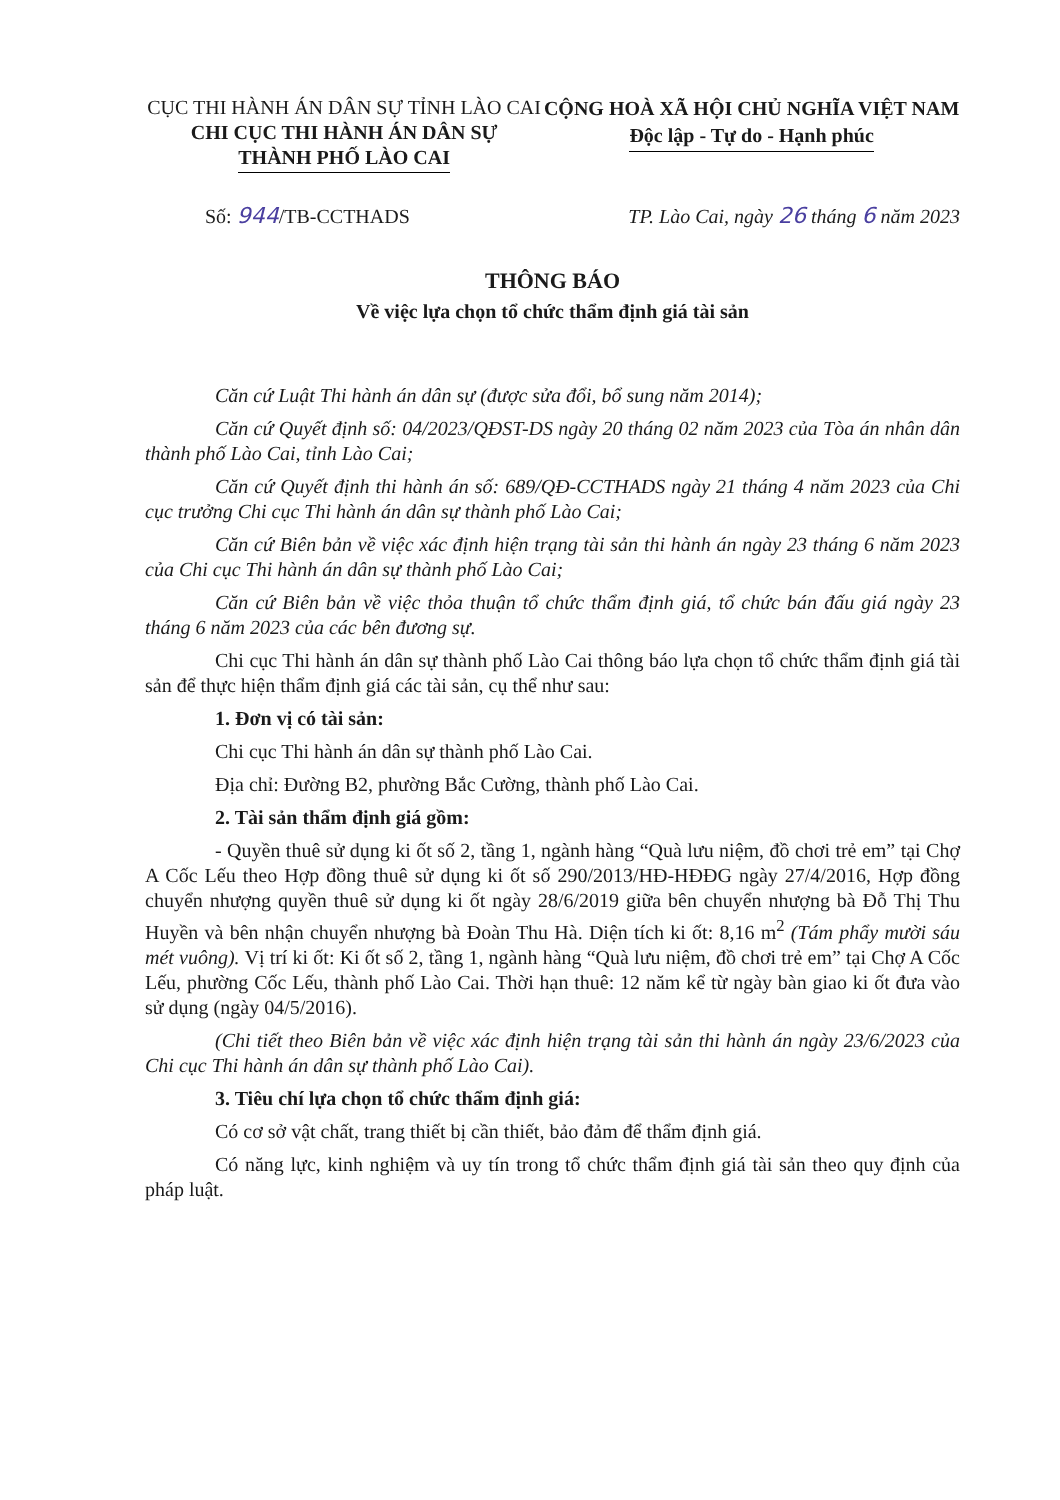CỤC THI HÀNH ÁN DÂN SỰ TỈNH LÀO CAI
CHI CỤC THI HÀNH ÁN DÂN SỰ
THÀNH PHỐ LÀO CAI
CỘNG HOÀ XÃ HỘI CHỦ NGHĨA VIỆT NAM
Độc lập - Tự do - Hạnh phúc
Số: 944/TB-CCTHADS TP. Lào Cai, ngày 26 tháng 6 năm 2023
THÔNG BÁO
Về việc lựa chọn tổ chức thẩm định giá tài sản
Căn cứ Luật Thi hành án dân sự (được sửa đổi, bổ sung năm 2014);
Căn cứ Quyết định số: 04/2023/QĐST-DS ngày 20 tháng 02 năm 2023 của Tòa án nhân dân thành phố Lào Cai, tỉnh Lào Cai;
Căn cứ Quyết định thi hành án số: 689/QĐ-CCTHADS ngày 21 tháng 4 năm 2023 của Chi cục trưởng Chi cục Thi hành án dân sự thành phố Lào Cai;
Căn cứ Biên bản về việc xác định hiện trạng tài sản thi hành án ngày 23 tháng 6 năm 2023 của Chi cục Thi hành án dân sự thành phố Lào Cai;
Căn cứ Biên bản về việc thỏa thuận tổ chức thẩm định giá, tổ chức bán đấu giá ngày 23 tháng 6 năm 2023 của các bên đương sự.
Chi cục Thi hành án dân sự thành phố Lào Cai thông báo lựa chọn tổ chức thẩm định giá tài sản để thực hiện thẩm định giá các tài sản, cụ thể như sau:
1. Đơn vị có tài sản:
Chi cục Thi hành án dân sự thành phố Lào Cai.
Địa chỉ: Đường B2, phường Bắc Cường, thành phố Lào Cai.
2. Tài sản thẩm định giá gồm:
- Quyền thuê sử dụng ki ốt số 2, tầng 1, ngành hàng “Quà lưu niệm, đồ chơi trẻ em” tại Chợ A Cốc Lếu theo Hợp đồng thuê sử dụng ki ốt số 290/2013/HĐ-HĐĐG ngày 27/4/2016, Hợp đồng chuyển nhượng quyền thuê sử dụng ki ốt ngày 28/6/2019 giữa bên chuyển nhượng bà Đỗ Thị Thu Huyền và bên nhận chuyển nhượng bà Đoàn Thu Hà. Diện tích ki ốt: 8,16 m<sup>2</sup> (Tám phẩy mười sáu mét vuông). Vị trí ki ốt: Ki ốt số 2, tầng 1, ngành hàng “Quà lưu niệm, đồ chơi trẻ em” tại Chợ A Cốc Lếu, phường Cốc Lếu, thành phố Lào Cai. Thời hạn thuê: 12 năm kể từ ngày bàn giao ki ốt đưa vào sử dụng (ngày 04/5/2016).
(Chi tiết theo Biên bản về việc xác định hiện trạng tài sản thi hành án ngày 23/6/2023 của Chi cục Thi hành án dân sự thành phố Lào Cai).
3. Tiêu chí lựa chọn tổ chức thẩm định giá:
Có cơ sở vật chất, trang thiết bị cần thiết, bảo đảm để thẩm định giá.
Có năng lực, kinh nghiệm và uy tín trong tổ chức thẩm định giá tài sản theo quy định của pháp luật.